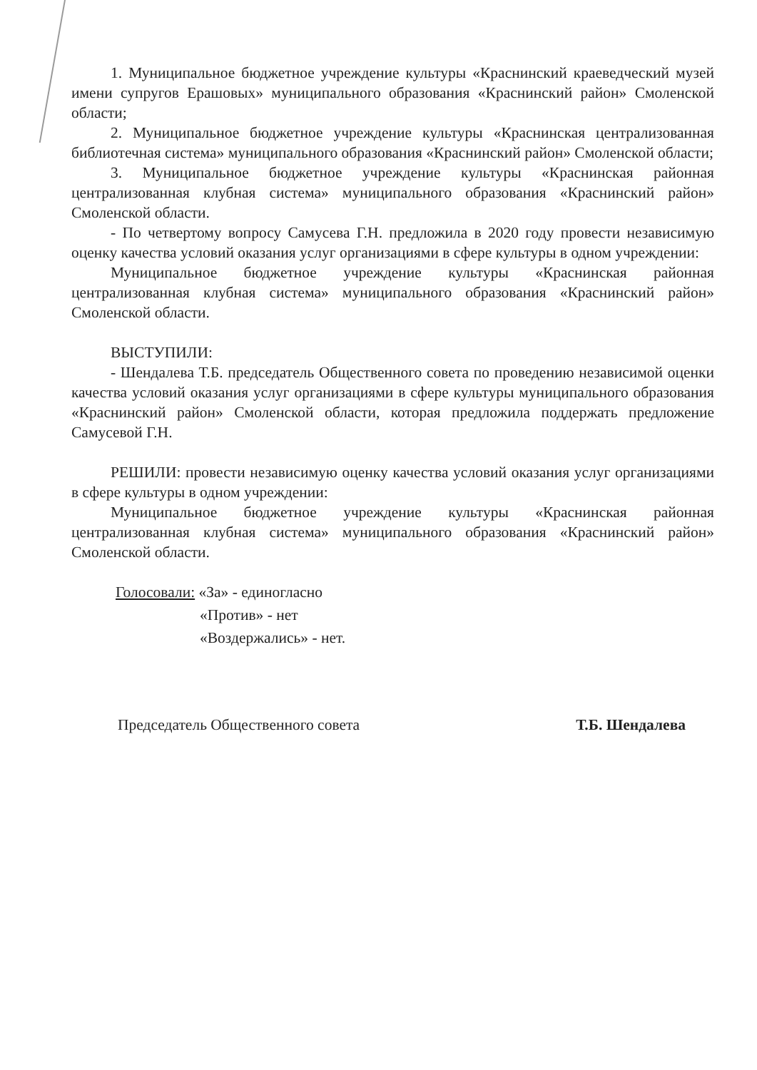1. Муниципальное бюджетное учреждение культуры «Краснинский краеведческий музей имени супругов Ерашовых» муниципального образования «Краснинский район» Смоленской области;
2. Муниципальное бюджетное учреждение культуры «Краснинская централизованная библиотечная система» муниципального образования «Краснинский район» Смоленской области;
3. Муниципальное бюджетное учреждение культуры «Краснинская районная централизованная клубная система» муниципального образования «Краснинский район» Смоленской области.
- По четвертому вопросу Самусева Г.Н. предложила в 2020 году провести независимую оценку качества условий оказания услуг организациями в сфере культуры в одном учреждении:
Муниципальное бюджетное учреждение культуры «Краснинская районная централизованная клубная система» муниципального образования «Краснинский район» Смоленской области.
ВЫСТУПИЛИ:
- Шендалева Т.Б. председатель Общественного совета по проведению независимой оценки качества условий оказания услуг организациями в сфере культуры муниципального образования «Краснинский район» Смоленской области, которая предложила поддержать предложение Самусевой Г.Н.
РЕШИЛИ: провести независимую оценку качества условий оказания услуг организациями в сфере культуры в одном учреждении:
Муниципальное бюджетное учреждение культуры «Краснинская районная централизованная клубная система» муниципального образования «Краснинский район» Смоленской области.
Голосовали: «За» - единогласно
«Против» - нет
«Воздержались» - нет.
Председатель Общественного совета Т.Б. Шендалева